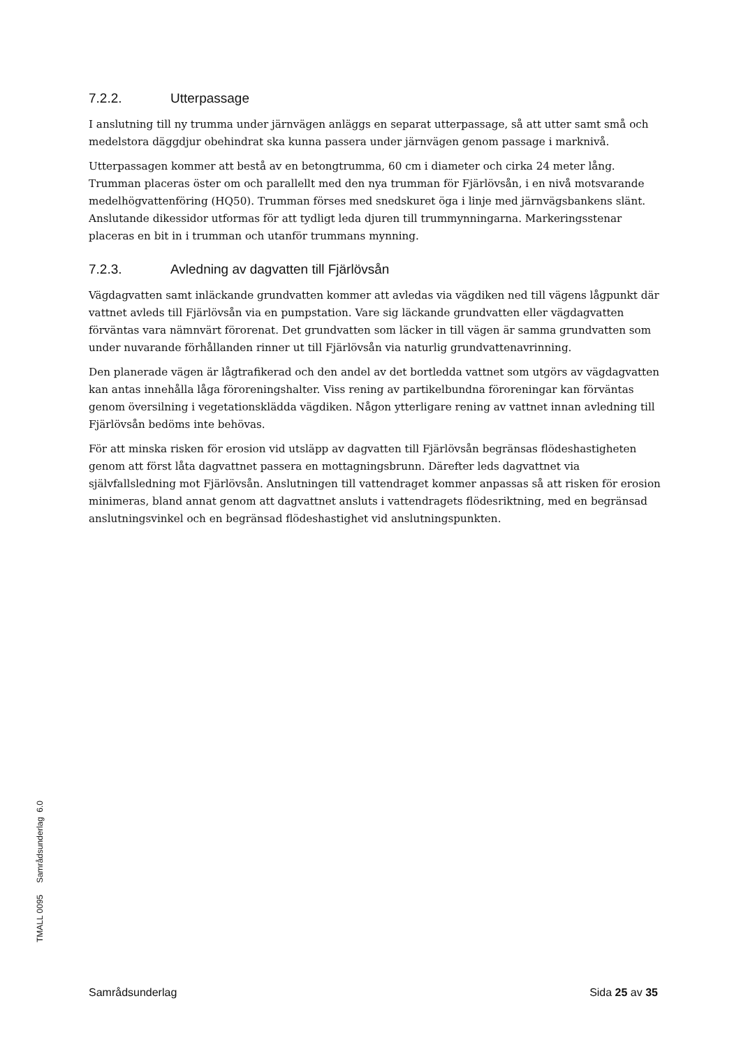7.2.2. Utterpassage
I anslutning till ny trumma under järnvägen anläggs en separat utterpassage, så att utter samt små och medelstora däggdjur obehindrat ska kunna passera under järnvägen genom passage i marknivå.
Utterpassagen kommer att bestå av en betongtrumma, 60 cm i diameter och cirka 24 meter lång. Trumman placeras öster om och parallellt med den nya trumman för Fjärlövsån, i en nivå motsvarande medelhögvattenföring (HQ50). Trumman förses med snedskuret öga i linje med järnvägsbankens slänt. Anslutande dikessidor utformas för att tydligt leda djuren till trummynningarna. Markeringsstenar placeras en bit in i trumman och utanför trummans mynning.
7.2.3. Avledning av dagvatten till Fjärlövsån
Vägdagvatten samt inläckande grundvatten kommer att avledas via vägdiken ned till vägens lågpunkt där vattnet avleds till Fjärlövsån via en pumpstation. Vare sig läckande grundvatten eller vägdagvatten förväntas vara nämnvärt förorenat. Det grundvatten som läcker in till vägen är samma grundvatten som under nuvarande förhållanden rinner ut till Fjärlövsån via naturlig grundvattenavrinning.
Den planerade vägen är lågtrafikerad och den andel av det bortledda vattnet som utgörs av vägdagvatten kan antas innehålla låga föroreningshalter. Viss rening av partikelbundna föroreningar kan förväntas genom översilning i vegetationsklädda vägdiken. Någon ytterligare rening av vattnet innan avledning till Fjärlövsån bedöms inte behövas.
För att minska risken för erosion vid utsläpp av dagvatten till Fjärlövsån begränsas flödeshastigheten genom att först låta dagvattnet passera en mottagningsbrunn. Därefter leds dagvattnet via självfallsledning mot Fjärlövsån. Anslutningen till vattendraget kommer anpassas så att risken för erosion minimeras, bland annat genom att dagvattnet ansluts i vattendragets flödesriktning, med en begränsad anslutningsvinkel och en begränsad flödeshastighet vid anslutningspunkten.
TMALL 0095 Samrådsunderlag 6.0
Samrådsunderlag Sida 25 av 35